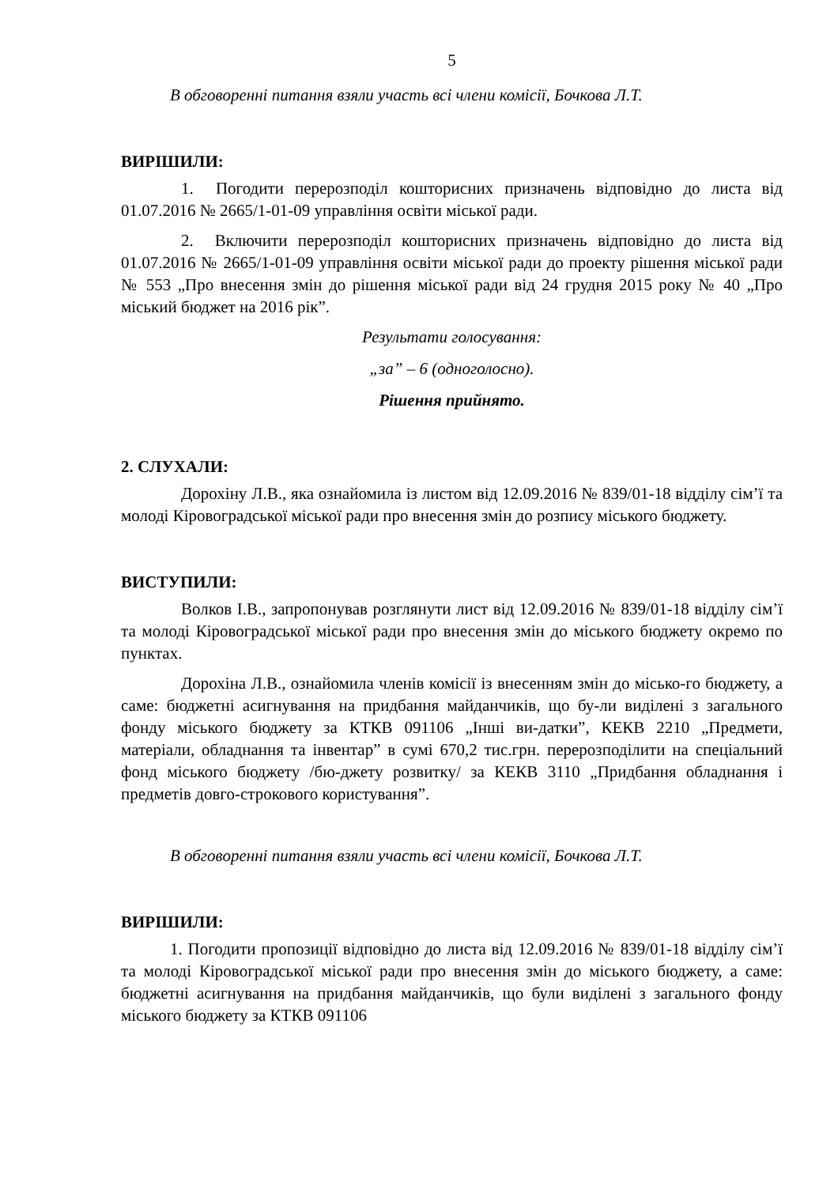5
В обговоренні питання взяли участь всі члени комісії, Бочкова Л.Т.
ВИРІШИЛИ:
1. Погодити перерозподіл кошторисних призначень відповідно до листа від 01.07.2016 № 2665/1-01-09 управління освіти міської ради.
2. Включити перерозподіл кошторисних призначень відповідно до листа від 01.07.2016 № 2665/1-01-09 управління освіти міської ради до проекту рішення міської ради № 553 „Про внесення змін до рішення міської ради від 24 грудня 2015 року № 40 „Про міський бюджет на 2016 рік”.
Результати голосування:
„за” – 6 (одноголосно).
Рішення прийнято.
2. СЛУХАЛИ:
Дорохіну Л.В., яка ознайомила із листом від 12.09.2016 № 839/01-18 відділу сім’ї та молоді Кіровоградської міської ради про внесення змін до розпису міського бюджету.
ВИСТУПИЛИ:
Волков І.В., запропонував розглянути лист від 12.09.2016 № 839/01-18 відділу сім’ї та молоді Кіровоградської міської ради про внесення змін до міського бюджету окремо по пунктах.
Дорохіна Л.В., ознайомила членів комісії із внесенням змін до місько-го бюджету, а саме: бюджетні асигнування на придбання майданчиків, що бу-ли виділені з загального фонду міського бюджету за КТКВ 091106 „Інші ви-датки”, КЕКВ 2210 „Предмети, матеріали, обладнання та інвентар” в сумі 670,2 тис.грн. перерозподілити на спеціальний фонд міського бюджету /бю-джету розвитку/ за КЕКВ 3110 „Придбання обладнання і предметів довго-строкового користування”.
В обговоренні питання взяли участь всі члени комісії, Бочкова Л.Т.
ВИРІШИЛИ:
1. Погодити пропозиції відповідно до листа від 12.09.2016 № 839/01-18 відділу сім’ї та молоді Кіровоградської міської ради про внесення змін до міського бюджету, а саме: бюджетні асигнування на придбання майданчиків, що були виділені з загального фонду міського бюджету за КТКВ 091106